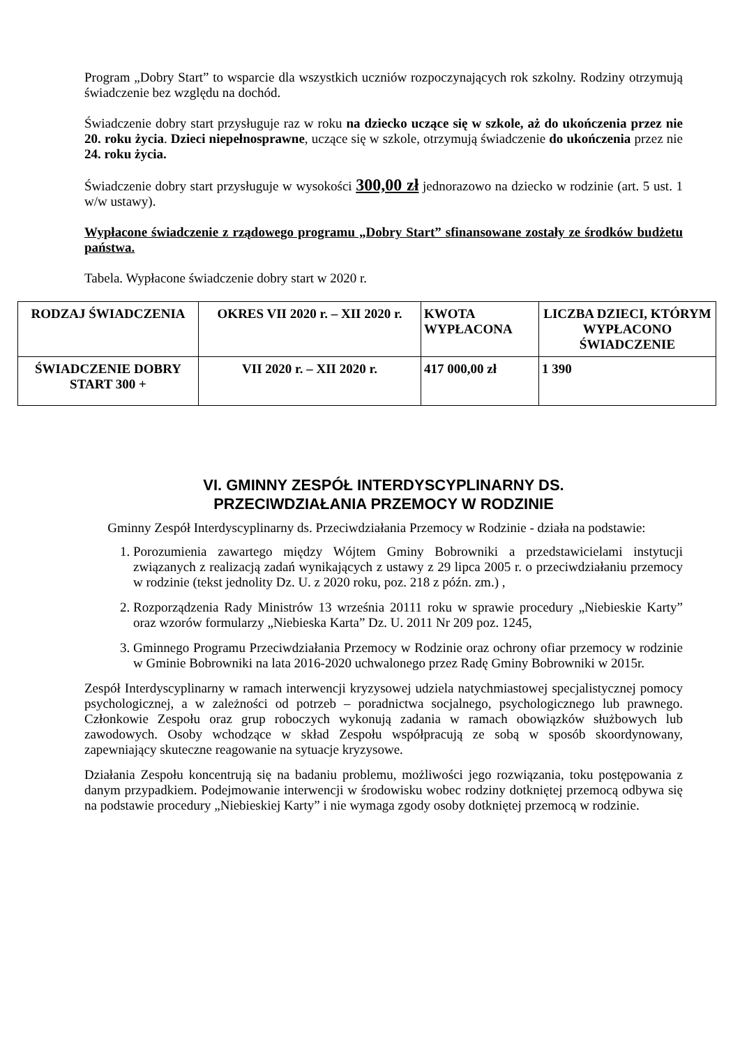Program „Dobry Start” to wsparcie dla wszystkich uczniów rozpoczynających rok szkolny. Rodziny otrzymują świadczenie bez względu na dochód.
Świadczenie dobry start przysługuje raz w roku na dziecko uczące się w szkole, aż do ukończenia przez nie 20. roku życia. Dzieci niepełnosprawne, uczące się w szkole, otrzymują świadczenie do ukończenia przez nie 24. roku życia.
Świadczenie dobry start przysługuje w wysokości 300,00 zł jednorazowo na dziecko w rodzinie (art. 5 ust. 1 w/w ustawy).
Wypłacone świadczenie z rządowego programu „Dobry Start” sfinansowane zostały ze środków budżetu państwa.
Tabela. Wypłacone świadczenie dobry start w 2020 r.
| RODZAJ ŚWIADCZENIA | OKRES VII 2020 r. – XII 2020 r. | KWOTA WYPŁACONA | LICZBA DZIECI, KTÓRYM WYPŁACONO ŚWIADCZENIE |
| --- | --- | --- | --- |
| ŚWIADCZENIE DOBRY START 300 + | VII 2020 r. – XII 2020 r. | 417 000,00 zł | 1 390 |
VI. GMINNY ZESPÓŁ INTERDYSCYPLINARNY DS.
PRZECIWDZIAŁANIA PRZEMOCY W RODZINIE
Gminny Zespół Interdyscyplinarny ds. Przeciwdziałania Przemocy w Rodzinie - działa na podstawie:
1. Porozumienia zawartego między Wójtem Gminy Bobrowniki a przedstawicielami instytucji związanych z realizacją zadań wynikających z ustawy z 29 lipca 2005 r. o przeciwdziałaniu przemocy w rodzinie (tekst jednolity Dz. U. z 2020 roku, poz. 218 z późn. zm.) ,
2. Rozporządzenia Rady Ministrów 13 września 20111 roku w sprawie procedury „Niebieskie Karty” oraz wzorów formularzy „Niebieska Karta” Dz. U. 2011 Nr 209 poz. 1245,
3. Gminnego Programu Przeciwdziałania Przemocy w Rodzinie oraz ochrony ofiar przemocy w rodzinie w Gminie Bobrowniki na lata 2016-2020 uchwalonego przez Radę Gminy Bobrowniki w 2015r.
Zespół Interdyscyplinarny w ramach interwencji kryzysowej udziela natychmiastowej specjalistycznej pomocy psychologicznej, a w zależności od potrzeb – poradnictwa socjalnego, psychologicznego lub prawnego. Członkowie Zespołu oraz grup roboczych wykonują zadania w ramach obowiązków służbowych lub zawodowych. Osoby wchodzące w skład Zespołu współpracują ze sobą w sposób skoordynowany, zapewniający skuteczne reagowanie na sytuacje kryzysowe.
Działania Zespołu koncentrują się na badaniu problemu, możliwości jego rozwiązania, toku postępowania z danym przypadkiem. Podejmowanie interwencji w środowisku wobec rodziny dotkniętej przemocą odbywa się na podstawie procedury „Niebieskiej Karty” i nie wymaga zgody osoby dotkniętej przemocą w rodzinie.